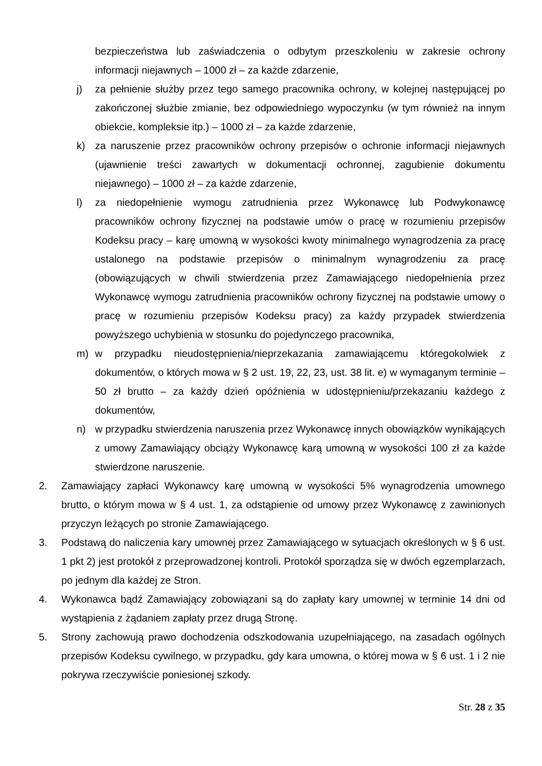bezpieczeństwa lub zaświadczenia o odbytym przeszkoleniu w zakresie ochrony informacji niejawnych – 1000 zł – za każde zdarzenie,
j) za pełnienie służby przez tego samego pracownika ochrony, w kolejnej następującej po zakończonej służbie zmianie, bez odpowiedniego wypoczynku (w tym również na innym obiekcie, kompleksie itp.) – 1000 zł – za każde zdarzenie,
k) za naruszenie przez pracowników ochrony przepisów o ochronie informacji niejawnych (ujawnienie treści zawartych w dokumentacji ochronnej, zagubienie dokumentu niejawnego) – 1000 zł – za każde zdarzenie,
l) za niedopełnienie wymogu zatrudnienia przez Wykonawcę lub Podwykonawcę pracowników ochrony fizycznej na podstawie umów o pracę w rozumieniu przepisów Kodeksu pracy – karę umowną w wysokości kwoty minimalnego wynagrodzenia za pracę ustalonego na podstawie przepisów o minimalnym wynagrodzeniu za pracę (obowiązujących w chwili stwierdzenia przez Zamawiającego niedopełnienia przez Wykonawcę wymogu zatrudnienia pracowników ochrony fizycznej na podstawie umowy o pracę w rozumieniu przepisów Kodeksu pracy) za każdy przypadek stwierdzenia powyższego uchybienia w stosunku do pojedynczego pracownika,
m) w przypadku nieudostępnienia/nieprzekazania zamawiającemu któregokolwiek z dokumentów, o których mowa w § 2 ust. 19, 22, 23, ust. 38 lit. e) w wymaganym terminie – 50 zł brutto – za każdy dzień opóźnienia w udostępnieniu/przekazaniu każdego z dokumentów,
n) w przypadku stwierdzenia naruszenia przez Wykonawcę innych obowiązków wynikających z umowy Zamawiający obciąży Wykonawcę karą umowną w wysokości 100 zł za każde stwierdzone naruszenie.
2. Zamawiający zapłaci Wykonawcy karę umowną w wysokości 5% wynagrodzenia umownego brutto, o którym mowa w § 4 ust. 1, za odstąpienie od umowy przez Wykonawcę z zawinionych przyczyn leżących po stronie Zamawiającego.
3. Podstawą do naliczenia kary umownej przez Zamawiającego w sytuacjach określonych w § 6 ust. 1 pkt 2) jest protokół z przeprowadzonej kontroli. Protokół sporządza się w dwóch egzemplarzach, po jednym dla każdej ze Stron.
4. Wykonawca bądź Zamawiający zobowiązani są do zapłaty kary umownej w terminie 14 dni od wystąpienia z żądaniem zapłaty przez drugą Stronę.
5. Strony zachowują prawo dochodzenia odszkodowania uzupełniającego, na zasadach ogólnych przepisów Kodeksu cywilnego, w przypadku, gdy kara umowna, o której mowa w § 6 ust. 1 i 2 nie pokrywa rzeczywiście poniesionej szkody.
Str. 28 z 35